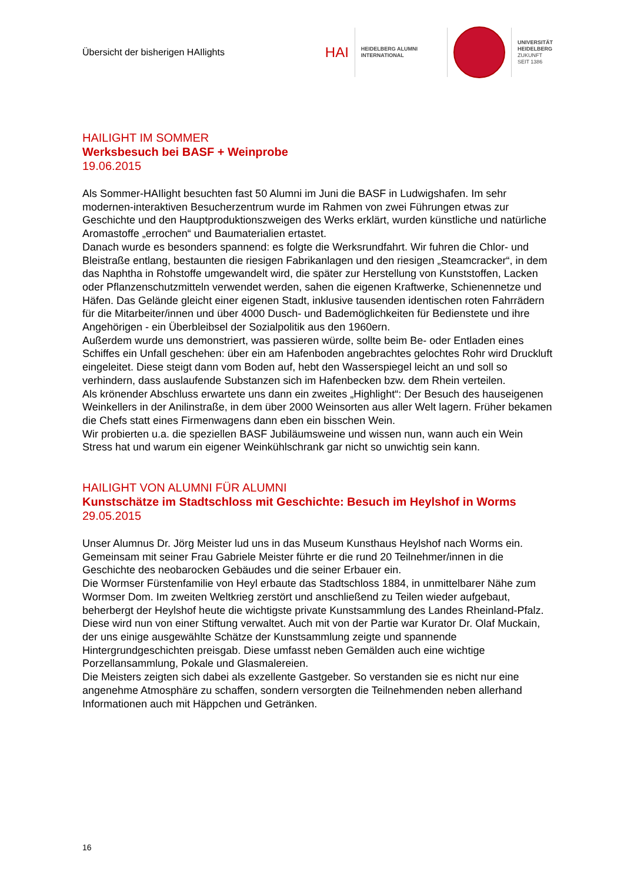Übersicht der bisherigen HAIlights
HAI
HEIDELBERG ALUMNI
INTERNATIONAL
UNIVERSITÄT
HEIDELBERG
ZUKUNFT
SEIT 1386
HAILIGHT IM SOMMER
Werksbesuch bei BASF + Weinprobe
19.06.2015
Als Sommer-HAIlight besuchten fast 50 Alumni im Juni die BASF in Ludwigshafen. Im sehr modernen-interaktiven Besucherzentrum wurde im Rahmen von zwei Führungen etwas zur Geschichte und den Hauptproduktionszweigen des Werks erklärt, wurden künstliche und natürliche Aromastoffe „errochen“ und Baumaterialien ertastet.
Danach wurde es besonders spannend: es folgte die Werksrundfahrt. Wir fuhren die Chlor- und Bleistraße entlang, bestaunten die riesigen Fabrikanlagen und den riesigen „Steamcracker“, in dem das Naphtha in Rohstoffe umgewandelt wird, die später zur Herstellung von Kunststoffen, Lacken oder Pflanzenschutzmitteln verwendet werden, sahen die eigenen Kraftwerke, Schienennetze und Häfen. Das Gelände gleicht einer eigenen Stadt, inklusive tausenden identischen roten Fahrrädern für die Mitarbeiter/innen und über 4000 Dusch- und Bademöglichkeiten für Bedienstete und ihre Angehörigen - ein Überbleibsel der Sozialpolitik aus den 1960ern.
Außerdem wurde uns demonstriert, was passieren würde, sollte beim Be- oder Entladen eines Schiffes ein Unfall geschehen: über ein am Hafenboden angebrachtes gelochtes Rohr wird Druckluft eingeleitet. Diese steigt dann vom Boden auf, hebt den Wasserspiegel leicht an und soll so verhindern, dass auslaufende Substanzen sich im Hafenbecken bzw. dem Rhein verteilen.
Als krönender Abschluss erwartete uns dann ein zweites „Highlight“: Der Besuch des hauseigenen Weinkellers in der Anilinstraße, in dem über 2000 Weinsorten aus aller Welt lagern. Früher bekamen die Chefs statt eines Firmenwagens dann eben ein bisschen Wein.
Wir probierten u.a. die speziellen BASF Jubiläumsweine und wissen nun, wann auch ein Wein Stress hat und warum ein eigener Weinkühlschrank gar nicht so unwichtig sein kann.
HAILIGHT VON ALUMNI FÜR ALUMNI
Kunstschätze im Stadtschloss mit Geschichte: Besuch im Heylshof in Worms
29.05.2015
Unser Alumnus Dr. Jörg Meister lud uns in das Museum Kunsthaus Heylshof nach Worms ein. Gemeinsam mit seiner Frau Gabriele Meister führte er die rund 20 Teilnehmer/innen in die Geschichte des neobarocken Gebäudes und die seiner Erbauer ein.
Die Wormser Fürstenfamilie von Heyl erbaute das Stadtschloss 1884, in unmittelbarer Nähe zum Wormser Dom. Im zweiten Weltkrieg zerstört und anschließend zu Teilen wieder aufgebaut, beherbergt der Heylshof heute die wichtigste private Kunstsammlung des Landes Rheinland-Pfalz. Diese wird nun von einer Stiftung verwaltet. Auch mit von der Partie war Kurator Dr. Olaf Muckain, der uns einige ausgewählte Schätze der Kunstsammlung zeigte und spannende Hintergrundgeschichten preisgab. Diese umfasst neben Gemälden auch eine wichtige Porzellansammlung, Pokale und Glasmalereien.
Die Meisters zeigten sich dabei als exzellente Gastgeber. So verstanden sie es nicht nur eine angenehme Atmosphäre zu schaffen, sondern versorgten die Teilnehmenden neben allerhand Informationen auch mit Häppchen und Getränken.
16